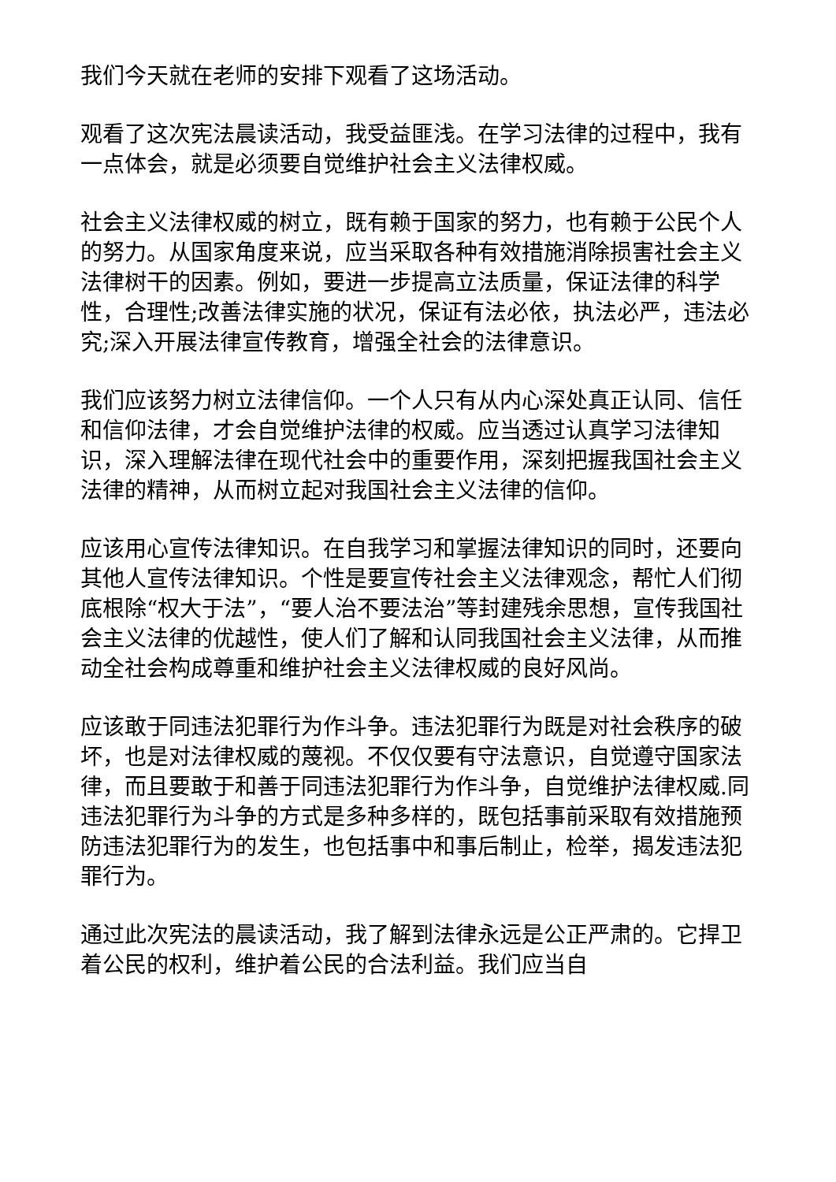我们今天就在老师的安排下观看了这场活动。
观看了这次宪法晨读活动，我受益匪浅。在学习法律的过程中，我有一点体会，就是必须要自觉维护社会主义法律权威。
社会主义法律权威的树立，既有赖于国家的努力，也有赖于公民个人的努力。从国家角度来说，应当采取各种有效措施消除损害社会主义法律树干的因素。例如，要进一步提高立法质量，保证法律的科学性，合理性;改善法律实施的状况，保证有法必依，执法必严，违法必究;深入开展法律宣传教育，增强全社会的法律意识。
我们应该努力树立法律信仰。一个人只有从内心深处真正认同、信任和信仰法律，才会自觉维护法律的权威。应当透过认真学习法律知识，深入理解法律在现代社会中的重要作用，深刻把握我国社会主义法律的精神，从而树立起对我国社会主义法律的信仰。
应该用心宣传法律知识。在自我学习和掌握法律知识的同时，还要向其他人宣传法律知识。个性是要宣传社会主义法律观念，帮忙人们彻底根除“权大于法”，“要人治不要法治”等封建残余思想，宣传我国社会主义法律的优越性，使人们了解和认同我国社会主义法律，从而推动全社会构成尊重和维护社会主义法律权威的良好风尚。
应该敢于同违法犯罪行为作斗争。违法犯罪行为既是对社会秩序的破坏，也是对法律权威的蔑视。不仅仅要有守法意识，自觉遵守国家法律，而且要敢于和善于同违法犯罪行为作斗争，自觉维护法律权威.同违法犯罪行为斗争的方式是多种多样的，既包括事前采取有效措施预防违法犯罪行为的发生，也包括事中和事后制止，检举，揭发违法犯罪行为。
通过此次宪法的晨读活动，我了解到法律永远是公正严肃的。它捍卫着公民的权利，维护着公民的合法利益。我们应当自